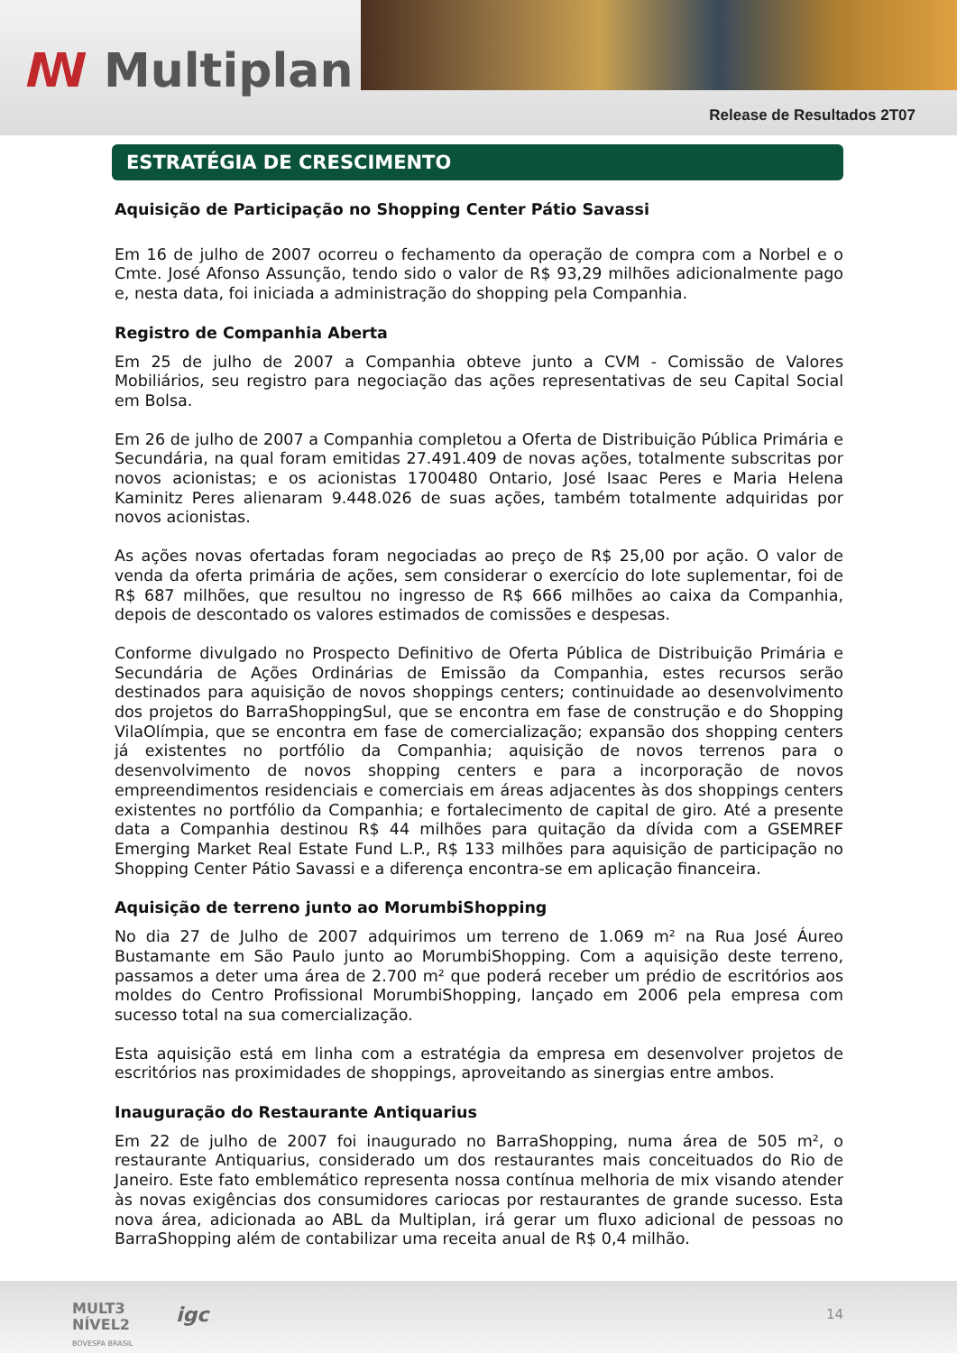ꟿ Multiplan
Release de Resultados 2T07
ESTRATÉGIA DE CRESCIMENTO
Aquisição de Participação no Shopping Center Pátio Savassi
Em 16 de julho de 2007 ocorreu o fechamento da operação de compra com a Norbel e o Cmte. José Afonso Assunção, tendo sido o valor de R$ 93,29 milhões adicionalmente pago e, nesta data, foi iniciada a administração do shopping pela Companhia.
Registro de Companhia Aberta
Em 25 de julho de 2007 a Companhia obteve junto a CVM - Comissão de Valores Mobiliários, seu registro para negociação das ações representativas de seu Capital Social em Bolsa.
Em 26 de julho de 2007 a Companhia completou a Oferta de Distribuição Pública Primária e Secundária, na qual foram emitidas 27.491.409 de novas ações, totalmente subscritas por novos acionistas; e os acionistas 1700480 Ontario, José Isaac Peres e Maria Helena Kaminitz Peres alienaram 9.448.026 de suas ações, também totalmente adquiridas por novos acionistas.
As ações novas ofertadas foram negociadas ao preço de R$ 25,00 por ação. O valor de venda da oferta primária de ações, sem considerar o exercício do lote suplementar, foi de R$ 687 milhões, que resultou no ingresso de R$ 666 milhões ao caixa da Companhia, depois de descontado os valores estimados de comissões e despesas.
Conforme divulgado no Prospecto Definitivo de Oferta Pública de Distribuição Primária e Secundária de Ações Ordinárias de Emissão da Companhia, estes recursos serão destinados para aquisição de novos shoppings centers; continuidade ao desenvolvimento dos projetos do BarraShoppingSul, que se encontra em fase de construção e do Shopping VilaOlímpia, que se encontra em fase de comercialização; expansão dos shopping centers já existentes no portfólio da Companhia; aquisição de novos terrenos para o desenvolvimento de novos shopping centers e para a incorporação de novos empreendimentos residenciais e comerciais em áreas adjacentes às dos shoppings centers existentes no portfólio da Companhia; e fortalecimento de capital de giro. Até a presente data a Companhia destinou R$ 44 milhões para quitação da dívida com a GSEMREF Emerging Market Real Estate Fund L.P., R$ 133 milhões para aquisição de participação no Shopping Center Pátio Savassi e a diferença encontra-se em aplicação financeira.
Aquisição de terreno junto ao MorumbiShopping
No dia 27 de Julho de 2007 adquirimos um terreno de 1.069 m² na Rua José Áureo Bustamante em São Paulo junto ao MorumbiShopping. Com a aquisição deste terreno, passamos a deter uma área de 2.700 m² que poderá receber um prédio de escritórios aos moldes do Centro Profissional MorumbiShopping, lançado em 2006 pela empresa com sucesso total na sua comercialização.
Esta aquisição está em linha com a estratégia da empresa em desenvolver projetos de escritórios nas proximidades de shoppings, aproveitando as sinergias entre ambos.
Inauguração do Restaurante Antiquarius
Em 22 de julho de 2007 foi inaugurado no BarraShopping, numa área de 505 m², o restaurante Antiquarius, considerado um dos restaurantes mais conceituados do Rio de Janeiro. Este fato emblemático representa nossa contínua melhoria de mix visando atender às novas exigências dos consumidores cariocas por restaurantes de grande sucesso. Esta nova área, adicionada ao ABL da Multiplan, irá gerar um fluxo adicional de pessoas no BarraShopping além de contabilizar uma receita anual de R$ 0,4 milhão.
MULT3
NÍVEL2
BOVESPA BRASIL
igc 14